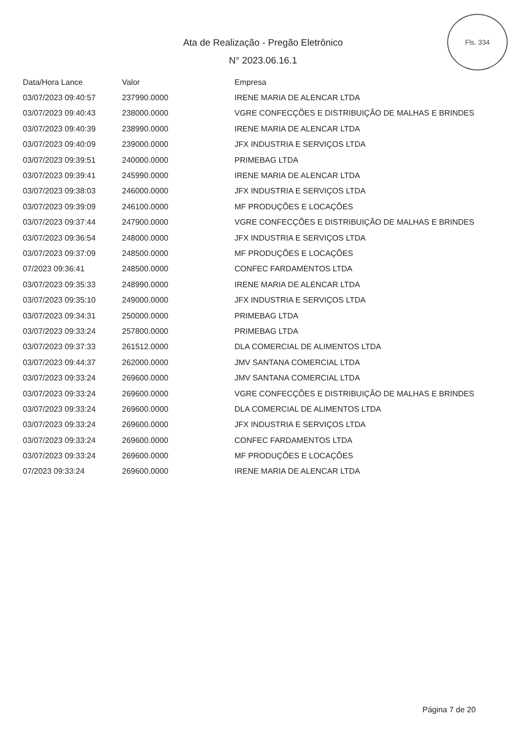Fls. 334
Ata de Realização - Pregão Eletrônico
N° 2023.06.16.1
| Data/Hora Lance | Valor | Empresa |
| --- | --- | --- |
| 03/07/2023 09:40:57 | 237990.0000 | IRENE MARIA DE ALENCAR LTDA |
| 03/07/2023 09:40:43 | 238000.0000 | VGRE CONFECÇÕES E DISTRIBUIÇÃO DE MALHAS E BRINDES |
| 03/07/2023 09:40:39 | 238990.0000 | IRENE MARIA DE ALENCAR LTDA |
| 03/07/2023 09:40:09 | 239000.0000 | JFX INDUSTRIA E SERVIÇOS LTDA |
| 03/07/2023 09:39:51 | 240000.0000 | PRIMEBAG LTDA |
| 03/07/2023 09:39:41 | 245990.0000 | IRENE MARIA DE ALENCAR LTDA |
| 03/07/2023 09:38:03 | 246000.0000 | JFX INDUSTRIA E SERVIÇOS LTDA |
| 03/07/2023 09:39:09 | 246100.0000 | MF PRODUÇÕES E LOCAÇÕES |
| 03/07/2023 09:37:44 | 247900.0000 | VGRE CONFECÇÕES E DISTRIBUIÇÃO DE MALHAS E BRINDES |
| 03/07/2023 09:36:54 | 248000.0000 | JFX INDUSTRIA E SERVIÇOS LTDA |
| 03/07/2023 09:37:09 | 248500.0000 | MF PRODUÇÕES E LOCAÇÕES |
| 07/2023 09:36:41 | 248500.0000 | CONFEC FARDAMENTOS LTDA |
| 03/07/2023 09:35:33 | 248990.0000 | IRENE MARIA DE ALENCAR LTDA |
| 03/07/2023 09:35:10 | 249000.0000 | JFX INDUSTRIA E SERVIÇOS LTDA |
| 03/07/2023 09:34:31 | 250000.0000 | PRIMEBAG LTDA |
| 03/07/2023 09:33:24 | 257800.0000 | PRIMEBAG LTDA |
| 03/07/2023 09:37:33 | 261512.0000 | DLA COMERCIAL DE ALIMENTOS LTDA |
| 03/07/2023 09:44:37 | 262000.0000 | JMV SANTANA COMERCIAL LTDA |
| 03/07/2023 09:33:24 | 269600.0000 | JMV SANTANA COMERCIAL LTDA |
| 03/07/2023 09:33:24 | 269600.0000 | VGRE CONFECÇÕES E DISTRIBUIÇÃO DE MALHAS E BRINDES |
| 03/07/2023 09:33:24 | 269600.0000 | DLA COMERCIAL DE ALIMENTOS LTDA |
| 03/07/2023 09:33:24 | 269600.0000 | JFX INDUSTRIA E SERVIÇOS LTDA |
| 03/07/2023 09:33:24 | 269600.0000 | CONFEC FARDAMENTOS LTDA |
| 03/07/2023 09:33:24 | 269600.0000 | MF PRODUÇÕES E LOCAÇÕES |
| 07/2023 09:33:24 | 269600.0000 | IRENE MARIA DE ALENCAR LTDA |
Página 7 de 20